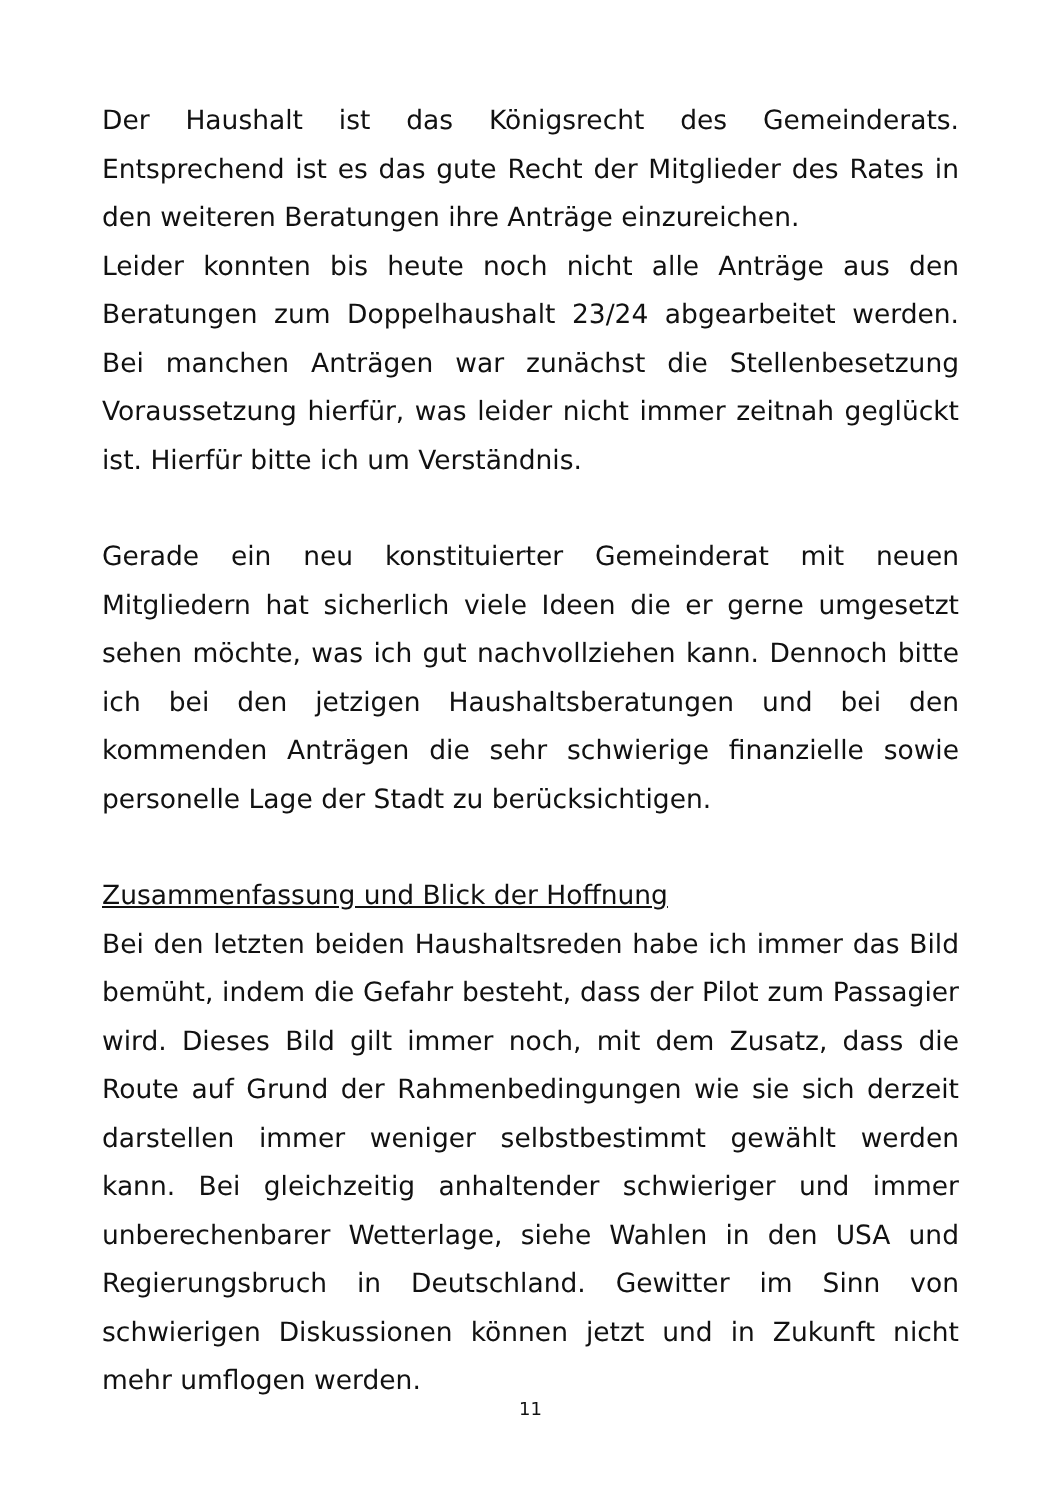Der Haushalt ist das Königsrecht des Gemeinderats. Entsprechend ist es das gute Recht der Mitglieder des Rates in den weiteren Beratungen ihre Anträge einzureichen.
Leider konnten bis heute noch nicht alle Anträge aus den Beratungen zum Doppelhaushalt 23/24 abgearbeitet werden. Bei manchen Anträgen war zunächst die Stellenbesetzung Voraussetzung hierfür, was leider nicht immer zeitnah geglückt ist. Hierfür bitte ich um Verständnis.
Gerade ein neu konstituierter Gemeinderat mit neuen Mitgliedern hat sicherlich viele Ideen die er gerne umgesetzt sehen möchte, was ich gut nachvollziehen kann. Dennoch bitte ich bei den jetzigen Haushaltsberatungen und bei den kommenden Anträgen die sehr schwierige finanzielle sowie personelle Lage der Stadt zu berücksichtigen.
Zusammenfassung und Blick der Hoffnung
Bei den letzten beiden Haushaltsreden habe ich immer das Bild bemüht, indem die Gefahr besteht, dass der Pilot zum Passagier wird. Dieses Bild gilt immer noch, mit dem Zusatz, dass die Route auf Grund der Rahmenbedingungen wie sie sich derzeit darstellen immer weniger selbstbestimmt gewählt werden kann. Bei gleichzeitig anhaltender schwieriger und immer unberechenbarer Wetterlage, siehe Wahlen in den USA und Regierungsbruch in Deutschland. Gewitter im Sinn von schwierigen Diskussionen können jetzt und in Zukunft nicht mehr umflogen werden.
11